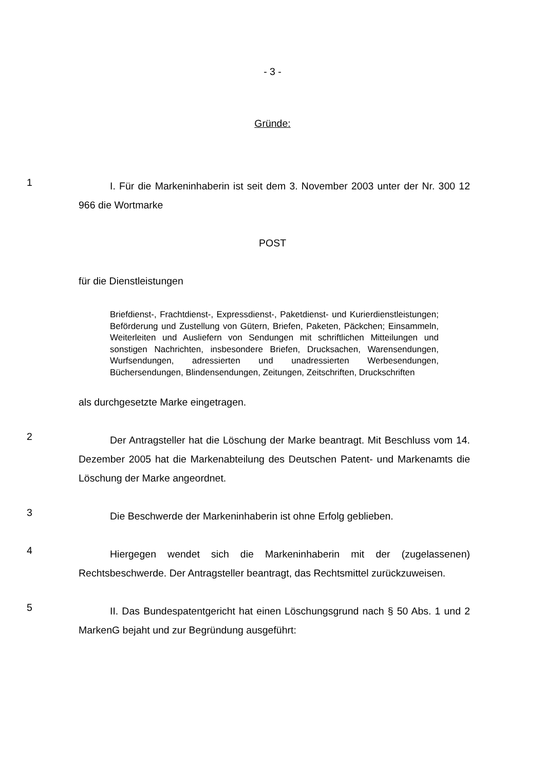- 3 -
Gründe:
1
I. Für die Markeninhaberin ist seit dem 3. November 2003 unter der Nr. 300 12 966 die Wortmarke
POST
für die Dienstleistungen
Briefdienst-, Frachtdienst-, Expressdienst-, Paketdienst- und Kurier­dienstleistungen; Beförderung und Zustellung von Gütern, Briefen, Pake­ten, Päckchen; Einsammeln, Weiterleiten und Ausliefern von Sendungen mit schriftlichen Mitteilungen und sonstigen Nachrichten, insbesondere Briefen, Drucksachen, Warensendungen, Wurfsendungen, adressierten und unadressierten Werbesendungen, Büchersendungen, Blindensen­dungen, Zeitungen, Zeitschriften, Druckschriften
als durchgesetzte Marke eingetragen.
2
Der Antragsteller hat die Löschung der Marke beantragt. Mit Beschluss vom 14. Dezember 2005 hat die Markenabteilung des Deutschen Patent- und Markenamts die Löschung der Marke angeordnet.
3
Die Beschwerde der Markeninhaberin ist ohne Erfolg geblieben.
4
Hiergegen wendet sich die Markeninhaberin mit der (zugelassenen) Rechtsbeschwerde. Der Antragsteller beantragt, das Rechtsmittel zurückzuwei­sen.
5
II. Das Bundespatentgericht hat einen Löschungsgrund nach § 50 Abs. 1 und 2 MarkenG bejaht und zur Begründung ausgeführt: